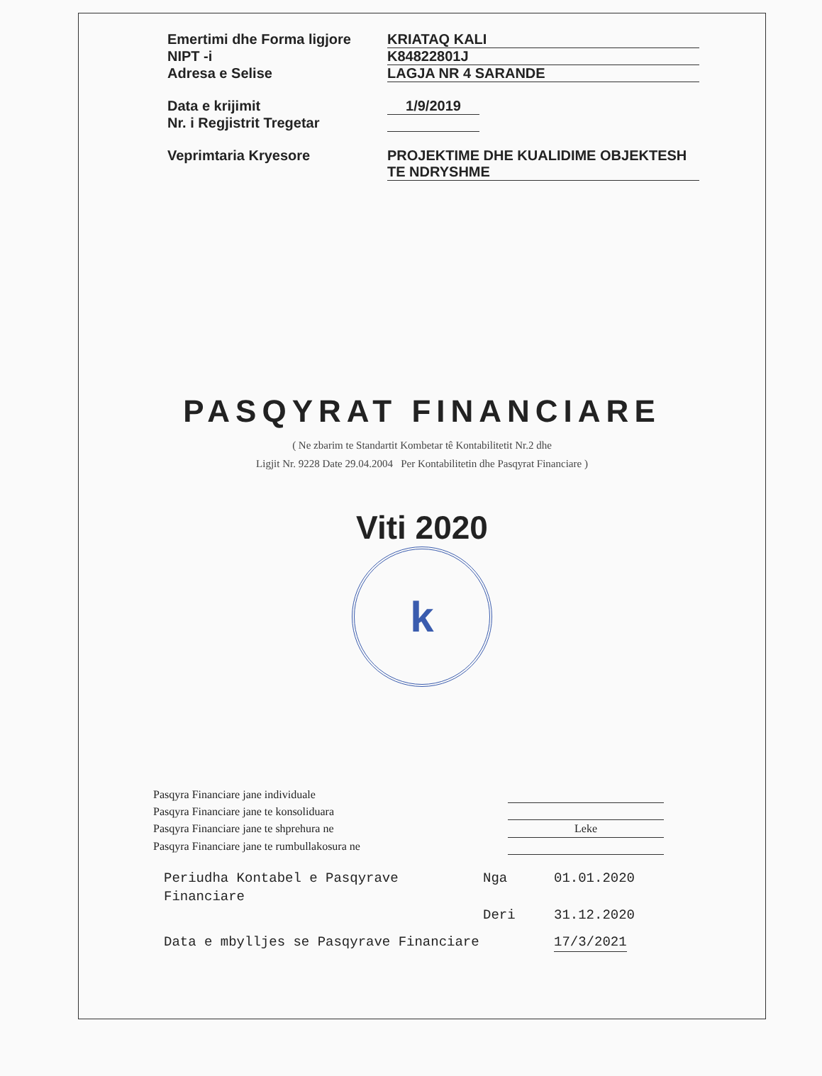Emertimi dhe Forma ligjore KRIATAQ KALI
NIPT -i K84822801J
Adresa e Selise LAGJA NR 4 SARANDE
Data e krijimit 1/9/2019
Nr. i Regjistrit Tregetar
Veprimtaria Kryesore PROJEKTIME DHE KUALIDIME OBJEKTESH
TE NDRYSHME
PASQYRAT FINANCIARE
( Ne zbarim te Standartit Kombetar tê Kontabilitetit Nr.2 dhe
Ligjit Nr. 9228 Date 29.04.2004 Per Kontabilitetin dhe Pasqyrat Financiare )
Viti 2020
k
Pasqyra Financiare jane individuale
Pasqyra Financiare jane te konsoliduara
Pasqyra Financiare jane te shprehura ne Leke
Pasqyra Financiare jane te rumbullakosura ne
Periudha Kontabel e Pasqyrave Financiare Nga 01.01.2020
Deri 31.12.2020
Data e mbylljes se Pasqyrave Financiare 17/3/2021